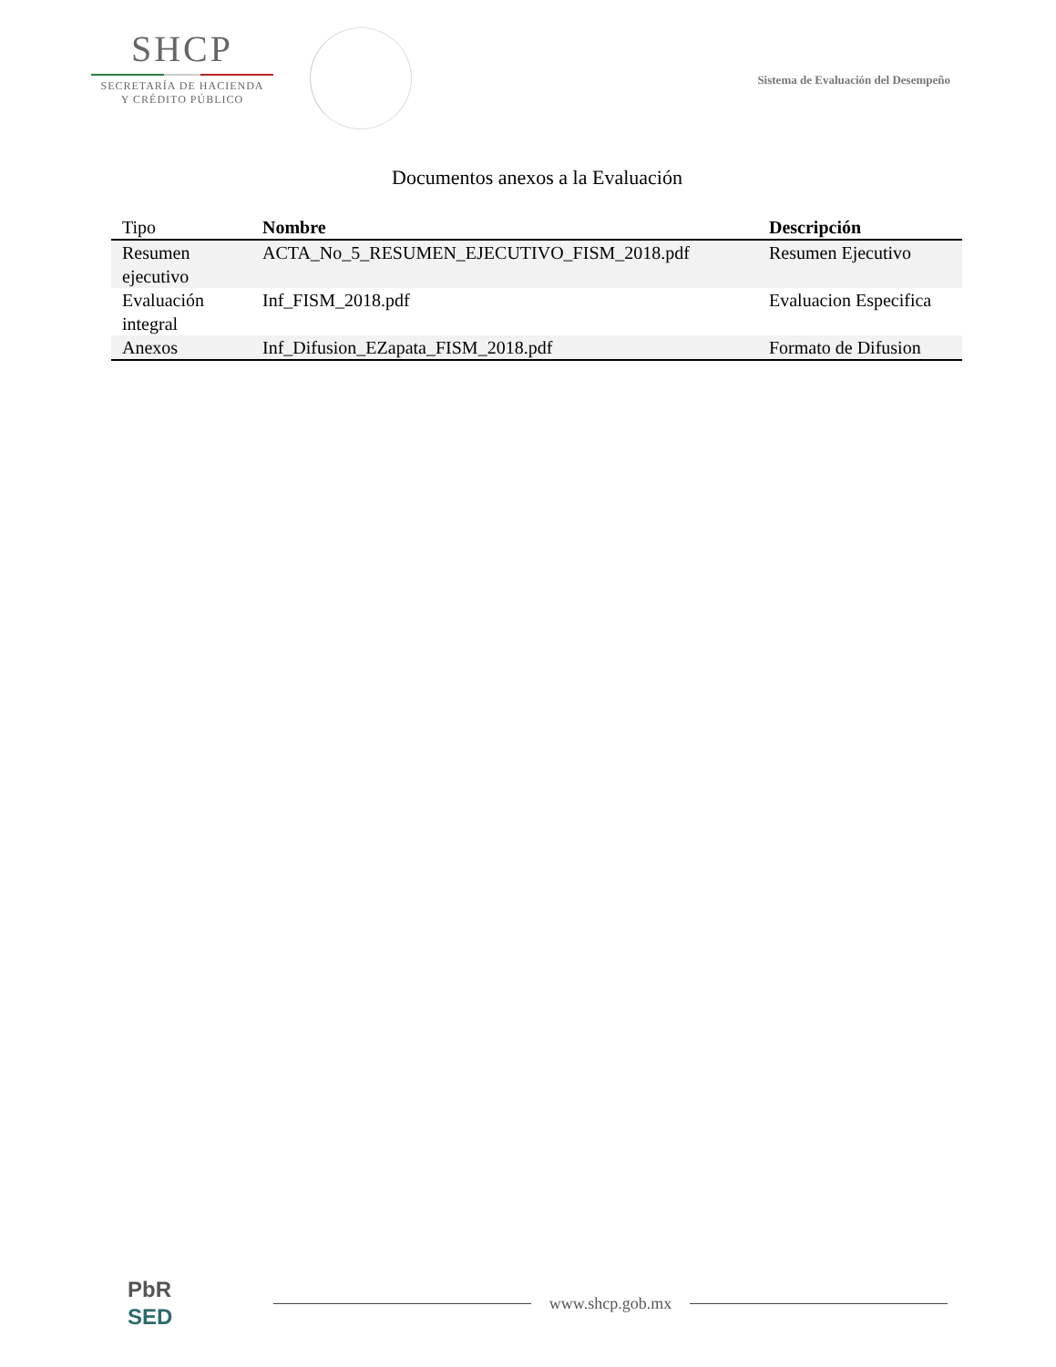SHCP
SECRETARÍA DE HACIENDA
Y CRÉDITO PÚBLICO
Sistema de Evaluación del Desempeño
Documentos anexos a la Evaluación
| Tipo | Nombre | Descripción |
| --- | --- | --- |
| Resumen ejecutivo | ACTA_No_5_RESUMEN_EJECUTIVO_FISM_2018.pdf | Resumen Ejecutivo |
| Evaluación integral | Inf_FISM_2018.pdf | Evaluacion Especifica |
| Anexos | Inf_Difusion_EZapata_FISM_2018.pdf | Formato de Difusion |
PbR
SED
www.shcp.gob.mx